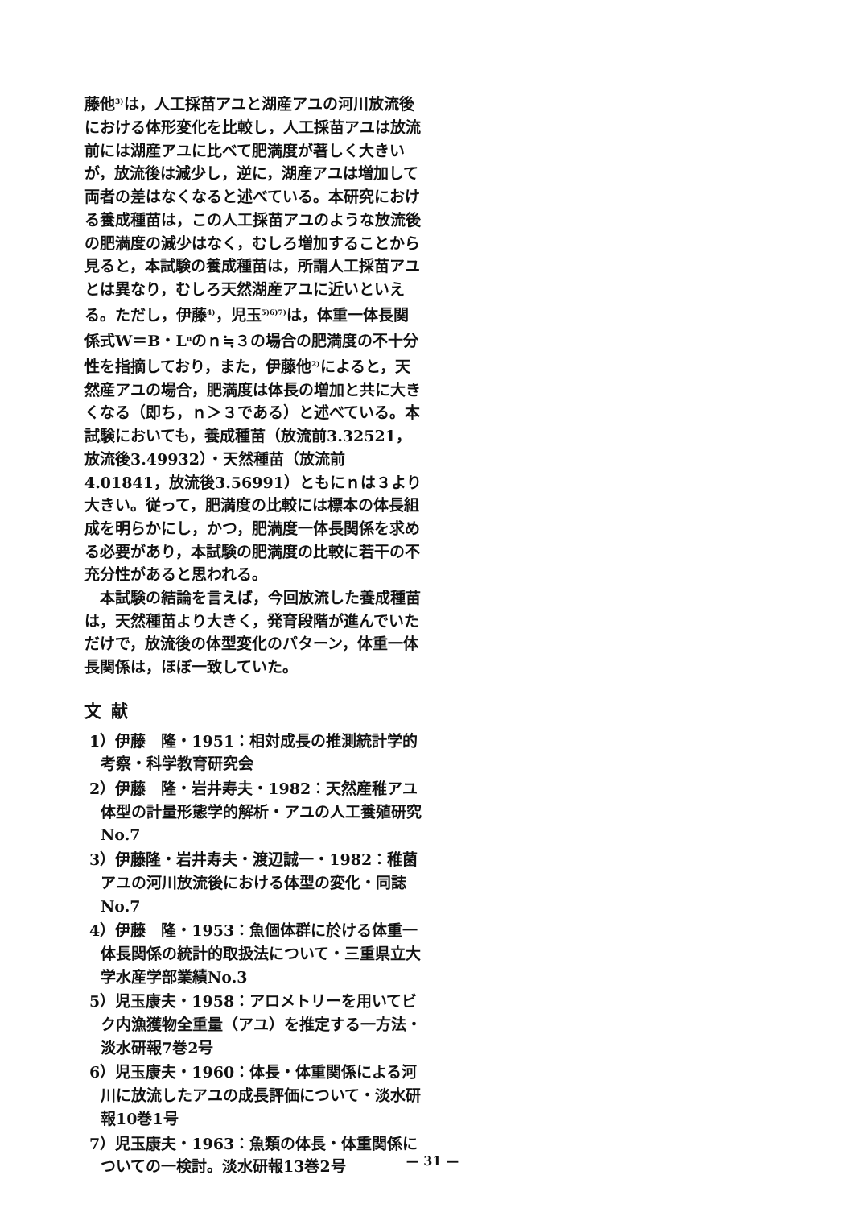藤他<sup>3)</sup>は，人工採苗アユと湖産アユの河川放流後における体形変化を比較し，人工採苗アユは放流前には湖産アユに比べて肥満度が著しく大きいが，放流後は減少し，逆に，湖産アユは増加して両者の差はなくなると述べている。本研究における養成種苗は，この人工採苗アユのような放流後の肥満度の減少はなく，むしろ増加することから見ると，本試験の養成種苗は，所謂人工採苗アユとは異なり，むしろ天然湖産アユに近いといえる。ただし，伊藤<sup>4)</sup>，児玉<sup>5)6)7)</sup>は，体重一体長関係式W＝B・L<sup>n</sup>のｎ≒３の場合の肥満度の不十分性を指摘しており，また，伊藤他<sup>2)</sup>によると，天然産アユの場合，肥満度は体長の増加と共に大きくなる（即ち，ｎ＞３である）と述べている。本試験においても，養成種苗（放流前3.32521，放流後3.49932）・天然種苗（放流前4.01841，放流後3.56991）ともにｎは３より大きい。従って，肥満度の比較には標本の体長組成を明らかにし，かつ，肥満度一体長関係を求める必要があり，本試験の肥満度の比較に若干の不充分性があると思われる。
　本試験の結論を言えば，今回放流した養成種苗は，天然種苗より大きく，発育段階が進んでいただけで，放流後の体型変化のパターン，体重一体長関係は，ほぼ一致していた。
文献
1）伊藤　隆・1951：相対成長の推測統計学的考察・科学教育研究会
2）伊藤　隆・岩井寿夫・1982：天然産稚アユ体型の計量形態学的解析・アユの人工養殖研究No.7
3）伊藤隆・岩井寿夫・渡辺誠一・1982：稚菌アユの河川放流後における体型の変化・同誌No.7
4）伊藤　隆・1953：魚個体群に於ける体重一体長関係の統計的取扱法について・三重県立大学水産学部業績No.3
5）児玉康夫・1958：アロメトリーを用いてビク内漁獲物全重量（アユ）を推定する一方法・淡水研報7巻2号
6）児玉康夫・1960：体長・体重関係による河川に放流したアユの成長評価について・淡水研報10巻1号
7）児玉康夫・1963：魚類の体長・体重関係についての一検討。淡水研報13巻2号
— 31 —